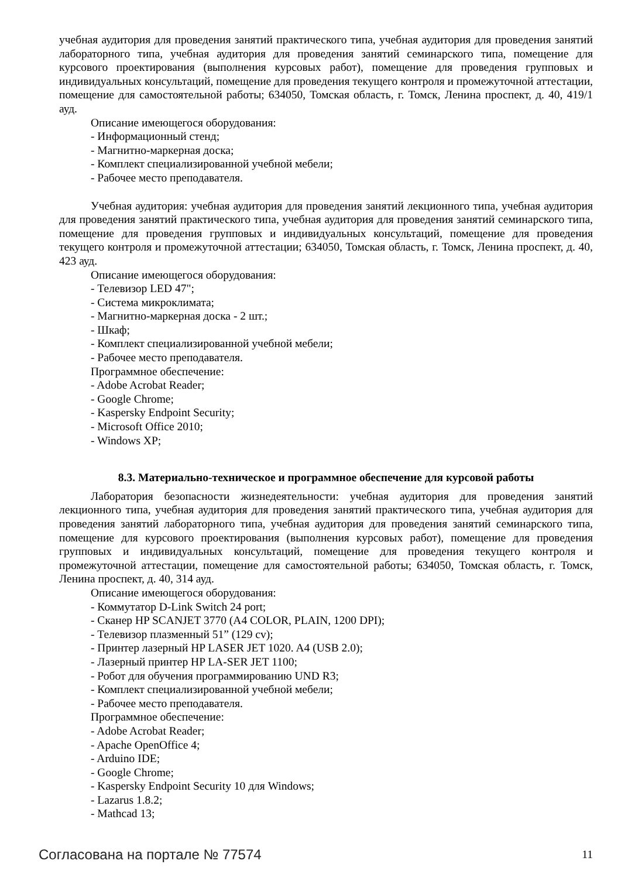учебная аудитория для проведения занятий практического типа, учебная аудитория для проведения занятий лабораторного типа, учебная аудитория для проведения занятий семинарского типа, помещение для курсового проектирования (выполнения курсовых работ), помещение для проведения групповых и индивидуальных консультаций, помещение для проведения текущего контроля и промежуточной аттестации, помещение для самостоятельной работы; 634050, Томская область, г. Томск, Ленина проспект, д. 40, 419/1 ауд.
Описание имеющегося оборудования:
- Информационный стенд;
- Магнитно-маркерная доска;
- Комплект специализированной учебной мебели;
- Рабочее место преподавателя.
Учебная аудитория: учебная аудитория для проведения занятий лекционного типа, учебная аудитория для проведения занятий практического типа, учебная аудитория для проведения занятий семинарского типа, помещение для проведения групповых и индивидуальных консультаций, помещение для проведения текущего контроля и промежуточной аттестации; 634050, Томская область, г. Томск, Ленина проспект, д. 40, 423 ауд.
Описание имеющегося оборудования:
- Телевизор LED 47";
- Система микроклимата;
- Магнитно-маркерная доска - 2 шт.;
- Шкаф;
- Комплект специализированной учебной мебели;
- Рабочее место преподавателя.
Программное обеспечение:
- Adobe Acrobat Reader;
- Google Chrome;
- Kaspersky Endpoint Security;
- Microsoft Office 2010;
- Windows XP;
8.3. Материально-техническое и программное обеспечение для курсовой работы
Лаборатория безопасности жизнедеятельности: учебная аудитория для проведения занятий лекционного типа, учебная аудитория для проведения занятий практического типа, учебная аудитория для проведения занятий лабораторного типа, учебная аудитория для проведения занятий семинарского типа, помещение для курсового проектирования (выполнения курсовых работ), помещение для проведения групповых и индивидуальных консультаций, помещение для проведения текущего контроля и промежуточной аттестации, помещение для самостоятельной работы; 634050, Томская область, г. Томск, Ленина проспект, д. 40, 314 ауд.
Описание имеющегося оборудования:
- Коммутатор D-Link Switch 24 port;
- Сканер HP SCANJET 3770 (A4 COLOR, PLAIN, 1200 DPI);
- Телевизор плазменный 51” (129 cv);
- Принтер лазерный HP LASER JET 1020. A4 (USB 2.0);
- Лазерный принтер HP LA-SER JET 1100;
- Робот для обучения программированию UND R3;
- Комплект специализированной учебной мебели;
- Рабочее место преподавателя.
Программное обеспечение:
- Adobe Acrobat Reader;
- Apache OpenOffice 4;
- Arduino IDE;
- Google Chrome;
- Kaspersky Endpoint Security 10 для Windows;
- Lazarus 1.8.2;
- Mathcad 13;
Согласована на портале № 77574 11